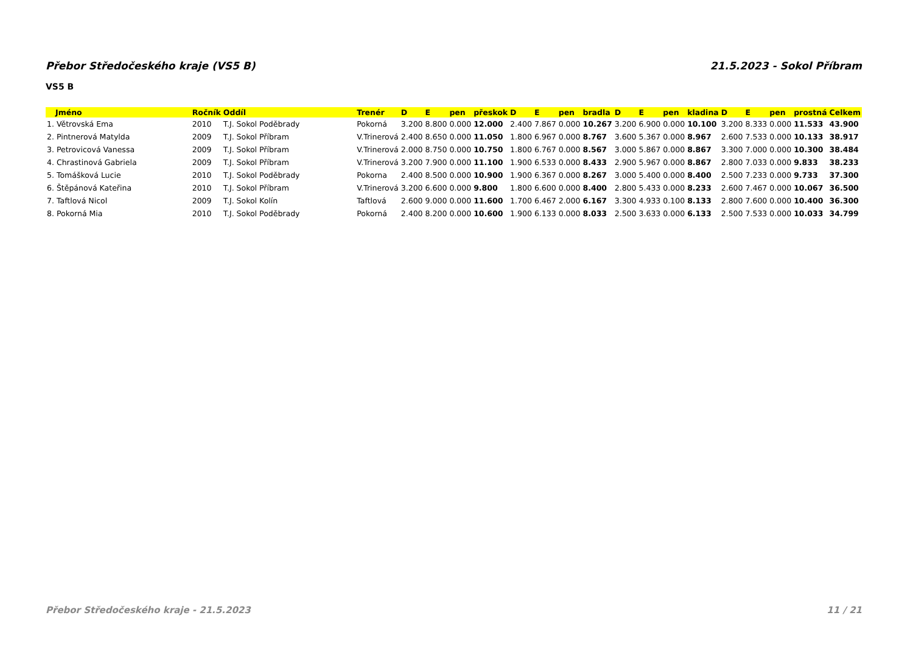Přebor Středočeského kraje (VS5 B) 21.5.2023 - Sokol Příbram
VS5 B
| Jméno | Ročník | Oddíl | Trenér | D | E | pen | přeskok | D | E | pen | bradla | D | E | pen | kladina | D | E | pen | prostná | Celkem |
| --- | --- | --- | --- | --- | --- | --- | --- | --- | --- | --- | --- | --- | --- | --- | --- | --- | --- | --- | --- | --- |
| 1. Větrovská Ema | 2010 | T.J. Sokol Poděbrady | Pokorná | 3.200 | 8.800 | 0.000 | 12.000 | 2.400 | 7.867 | 0.000 | 10.267 | 3.200 | 6.900 | 0.000 | 10.100 | 3.200 | 8.333 | 0.000 | 11.533 | 43.900 |
| 2. Pintnerová Matylda | 2009 | T.J. Sokol Příbram | V.Trinerová | 2.400 | 8.650 | 0.000 | 11.050 | 1.800 | 6.967 | 0.000 | 8.767 | 3.600 | 5.367 | 0.000 | 8.967 | 2.600 | 7.533 | 0.000 | 10.133 | 38.917 |
| 3. Petrovicová Vanessa | 2009 | T.J. Sokol Příbram | V.Trinerová | 2.000 | 8.750 | 0.000 | 10.750 | 1.800 | 6.767 | 0.000 | 8.567 | 3.000 | 5.867 | 0.000 | 8.867 | 3.300 | 7.000 | 0.000 | 10.300 | 38.484 |
| 4. Chrastinová Gabriela | 2009 | T.J. Sokol Příbram | V.Trinerová | 3.200 | 7.900 | 0.000 | 11.100 | 1.900 | 6.533 | 0.000 | 8.433 | 2.900 | 5.967 | 0.000 | 8.867 | 2.800 | 7.033 | 0.000 | 9.833 | 38.233 |
| 5. Tomášková Lucie | 2010 | T.J. Sokol Poděbrady | Pokorna | 2.400 | 8.500 | 0.000 | 10.900 | 1.900 | 6.367 | 0.000 | 8.267 | 3.000 | 5.400 | 0.000 | 8.400 | 2.500 | 7.233 | 0.000 | 9.733 | 37.300 |
| 6. Štěpánová Kateřina | 2010 | T.J. Sokol Příbram | V.Trinerová | 3.200 | 6.600 | 0.000 | 9.800 | 1.800 | 6.600 | 0.000 | 8.400 | 2.800 | 5.433 | 0.000 | 8.233 | 2.600 | 7.467 | 0.000 | 10.067 | 36.500 |
| 7. Taftlová Nicol | 2009 | T.J. Sokol Kolín | Taftlová | 2.600 | 9.000 | 0.000 | 11.600 | 1.700 | 6.467 | 2.000 | 6.167 | 3.300 | 4.933 | 0.100 | 8.133 | 2.800 | 7.600 | 0.000 | 10.400 | 36.300 |
| 8. Pokorná Mia | 2010 | T.J. Sokol Poděbrady | Pokorná | 2.400 | 8.200 | 0.000 | 10.600 | 1.900 | 6.133 | 0.000 | 8.033 | 2.500 | 3.633 | 0.000 | 6.133 | 2.500 | 7.533 | 0.000 | 10.033 | 34.799 |
Přebor Středočeského kraje - 21.5.2023 11 / 21